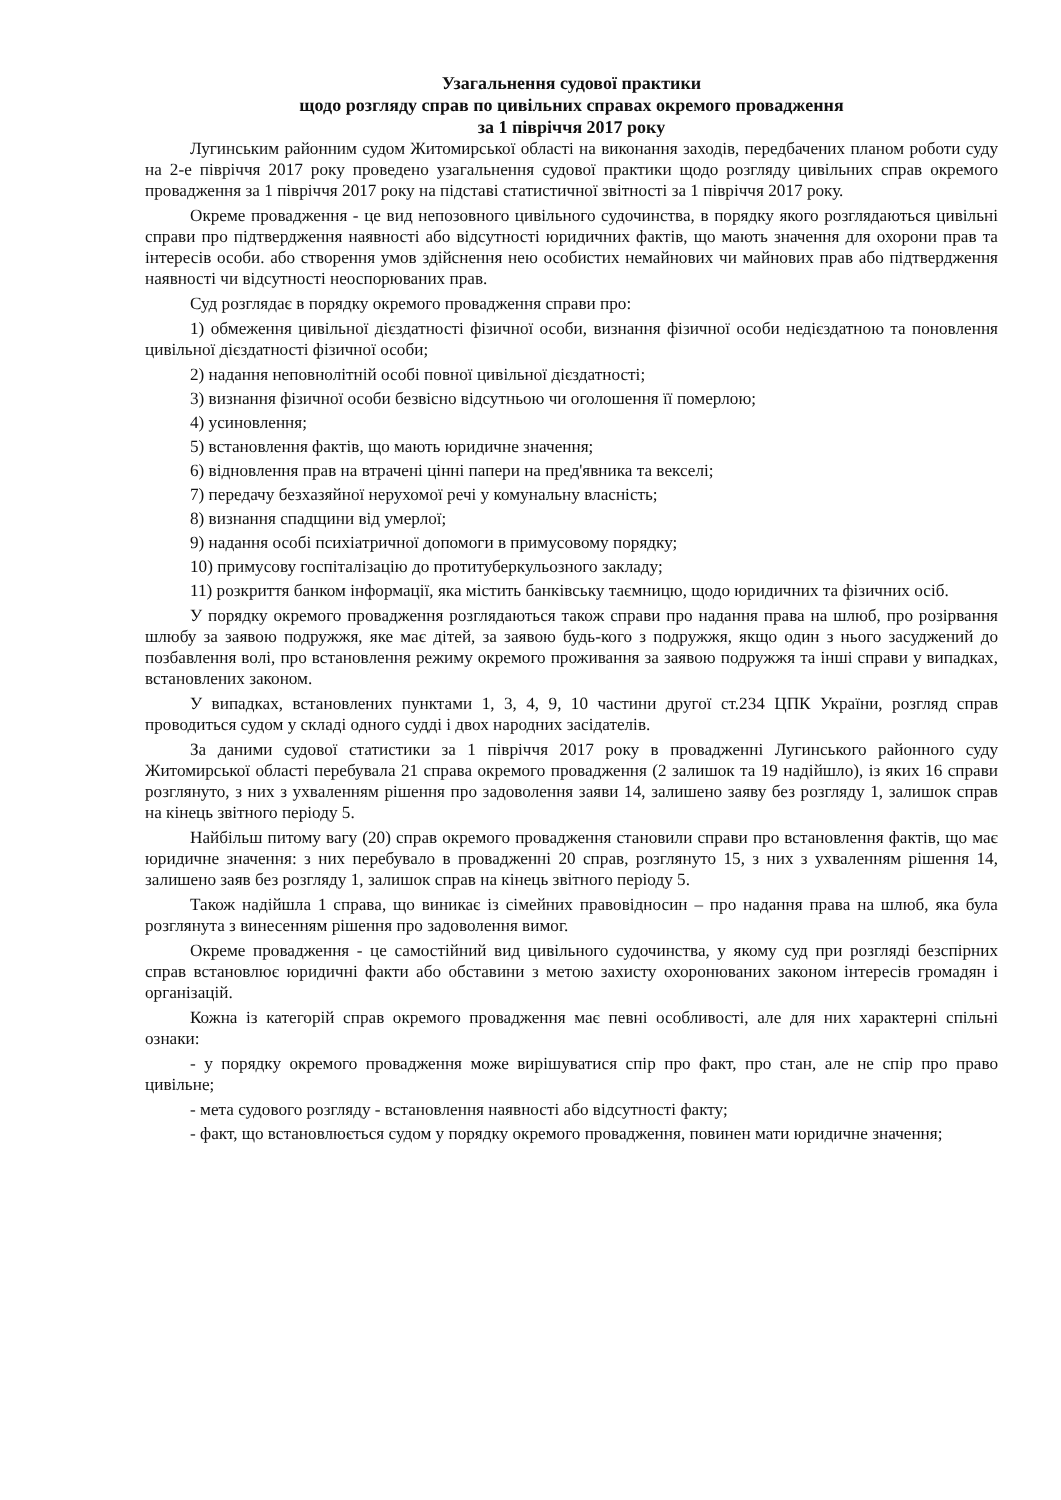Узагальнення судової практики
щодо розгляду справ по цивільних справах окремого провадження
за 1 півріччя 2017 року
Лугинським районним судом Житомирської області на виконання заходів, передбачених планом роботи суду на 2-е півріччя 2017 року проведено узагальнення судової практики щодо розгляду цивільних справ окремого провадження за 1 півріччя 2017 року на підставі статистичної звітності за 1 півріччя 2017 року.
Окреме провадження - це вид непозовного цивільного судочинства, в порядку якого розглядаються цивільні справи про підтвердження наявності або відсутності юридичних фактів, що мають значення для охорони прав та інтересів особи. або створення умов здійснення нею особистих немайнових чи майнових прав або підтвердження наявності чи відсутності неоспорюваних прав.
Суд розглядає в порядку окремого провадження справи про:
1) обмеження цивільної дієздатності фізичної особи, визнання фізичної особи недієздатною та поновлення цивільної дієздатності фізичної особи;
2) надання неповнолітній особі повної цивільної дієздатності;
3) визнання фізичної особи безвісно відсутньою чи оголошення її померлою;
4) усиновлення;
5) встановлення фактів, що мають юридичне значення;
6) відновлення прав на втрачені цінні папери на пред'явника та векселі;
7) передачу безхазяйної нерухомої речі у комунальну власність;
8) визнання спадщини від умерлої;
9) надання особі психіатричної допомоги в примусовому порядку;
10) примусову госпіталізацію до протитуберкульозного закладу;
11) розкриття банком інформації, яка містить банківську таємницю, щодо юридичних та фізичних осіб.
У порядку окремого провадження розглядаються також справи про надання права на шлюб, про розірвання шлюбу за заявою подружжя, яке має дітей, за заявою будь-кого з подружжя, якщо один з нього засуджений до позбавлення волі, про встановлення режиму окремого проживання за заявою подружжя та інші справи у випадках, встановлених законом.
У випадках, встановлених пунктами 1, 3, 4, 9, 10 частини другої ст.234 ЦПК України, розгляд справ проводиться судом у складі одного судді і двох народних засідателів.
За даними судової статистики за 1 півріччя 2017 року в провадженні Лугинського районного суду Житомирської області перебувала 21 справа окремого провадження (2 залишок та 19 надійшло), із яких 16 справи розглянуто, з них з ухваленням рішення про задоволення заяви 14, залишено заяву без розгляду 1, залишок справ на кінець звітного періоду 5.
Найбільш питому вагу (20) справ окремого провадження становили справи про встановлення фактів, що має юридичне значення: з них перебувало в провадженні 20 справ, розглянуто 15, з них з ухваленням рішення 14, залишено заяв без розгляду 1, залишок справ на кінець звітного періоду 5.
Також надійшла 1 справа, що виникає із сімейних правовідносин – про надання права на шлюб, яка була розглянута з винесенням рішення про задоволення вимог.
Окреме провадження - це самостійний вид цивільного судочинства, у якому суд при розгляді безспірних справ встановлює юридичні факти або обставини з метою захисту охоронюваних законом інтересів громадян і організацій.
Кожна із категорій справ окремого провадження має певні особливості, але для них характерні спільні ознаки:
- у порядку окремого провадження може вирішуватися спір про факт, про стан, але не спір про право цивільне;
- мета судового розгляду - встановлення наявності або відсутності факту;
- факт, що встановлюється судом у порядку окремого провадження, повинен мати юридичне значення;